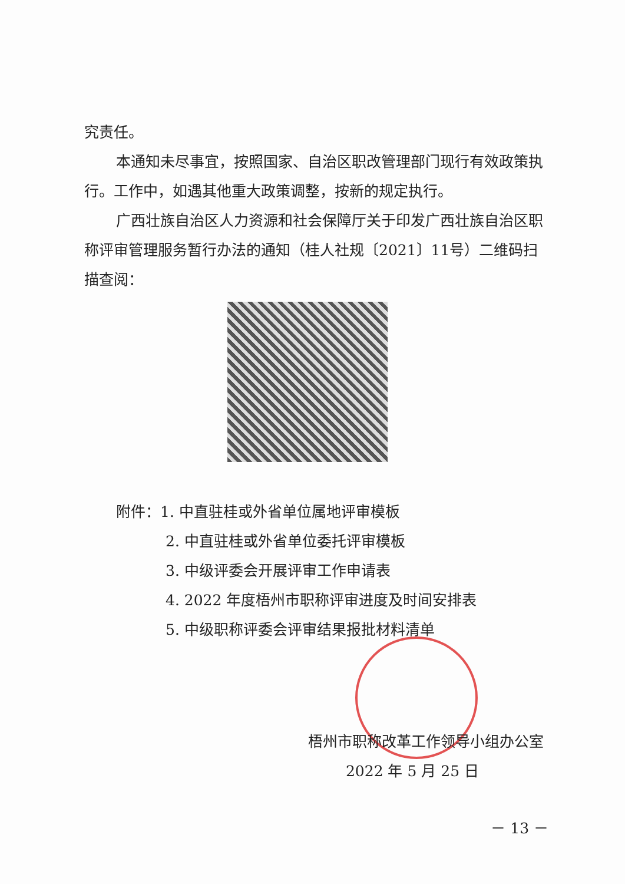究责任。
本通知未尽事宜，按照国家、自治区职改管理部门现行有效政策执行。工作中，如遇其他重大政策调整，按新的规定执行。
广西壮族自治区人力资源和社会保障厅关于印发广西壮族自治区职称评审管理服务暂行办法的通知（桂人社规〔2021〕11号）二维码扫描查阅：
附件：1. 中直驻桂或外省单位属地评审模板
2. 中直驻桂或外省单位委托评审模板
3. 中级评委会开展评审工作申请表
4. 2022 年度梧州市职称评审进度及时间安排表
5. 中级职称评委会评审结果报批材料清单
梧州市职称改革工作领导小组办公室
2022 年 5 月 25 日
－ 13 －